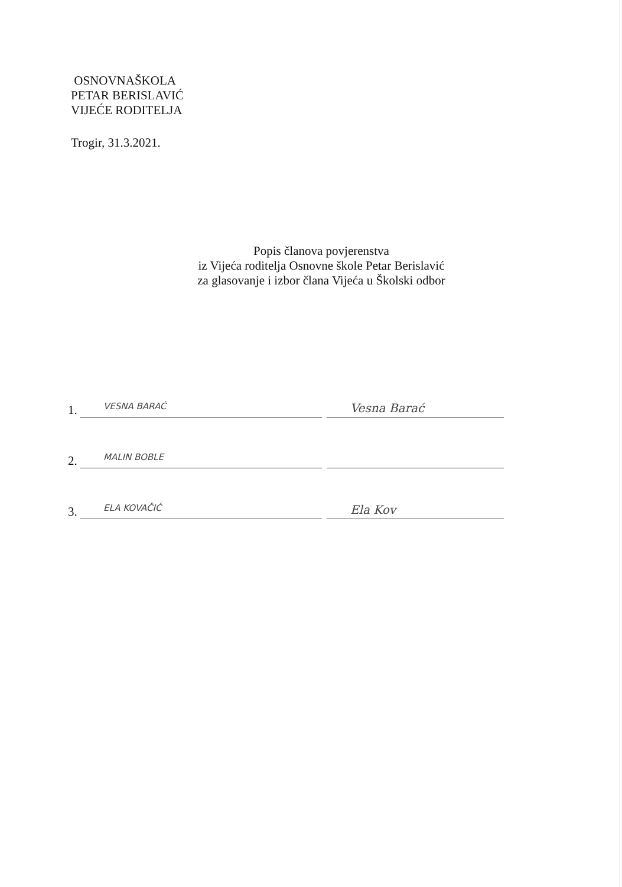OSNOVNAŠKOLA
PETAR BERISLAVIĆ
VIJEĆE RODITELJA
Trogir, 31.3.2021.
Popis članova povjerenstva
iz Vijeća roditelja Osnovne škole Petar Berislavić
za glasovanje i izbor člana Vijeća u Školski odbor
1.
VESNA BARAĆ
Vesna Barać
2.
MALIN BOBLE
3.
ELA KOVAČIĆ
Ela Kov